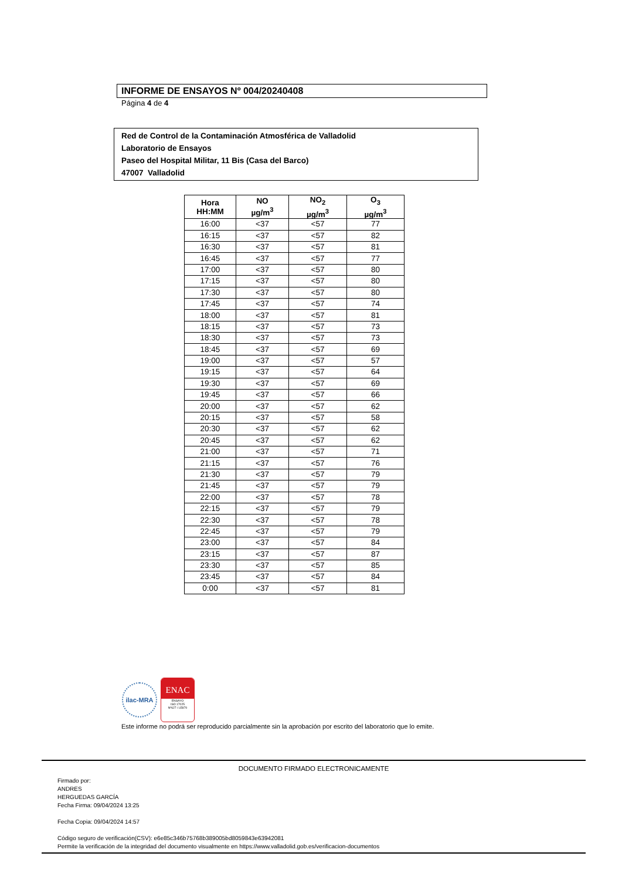INFORME DE ENSAYOS Nº 004/20240408
Página 4 de 4
Red de Control de la Contaminación Atmosférica de Valladolid
Laboratorio de Ensayos
Paseo del Hospital Militar, 11 Bis (Casa del Barco)
47007 Valladolid
| Hora HH:MM | NO µg/m<sup>3</sup> | NO<sub>2</sub> µg/m<sup>3</sup> | O<sub>3</sub> µg/m<sup>3</sup> |
| --- | --- | --- | --- |
| 16:00 | <37 | <57 | 77 |
| 16:15 | <37 | <57 | 82 |
| 16:30 | <37 | <57 | 81 |
| 16:45 | <37 | <57 | 77 |
| 17:00 | <37 | <57 | 80 |
| 17:15 | <37 | <57 | 80 |
| 17:30 | <37 | <57 | 80 |
| 17:45 | <37 | <57 | 74 |
| 18:00 | <37 | <57 | 81 |
| 18:15 | <37 | <57 | 73 |
| 18:30 | <37 | <57 | 73 |
| 18:45 | <37 | <57 | 69 |
| 19:00 | <37 | <57 | 57 |
| 19:15 | <37 | <57 | 64 |
| 19:30 | <37 | <57 | 69 |
| 19:45 | <37 | <57 | 66 |
| 20:00 | <37 | <57 | 62 |
| 20:15 | <37 | <57 | 58 |
| 20:30 | <37 | <57 | 62 |
| 20:45 | <37 | <57 | 62 |
| 21:00 | <37 | <57 | 71 |
| 21:15 | <37 | <57 | 76 |
| 21:30 | <37 | <57 | 79 |
| 21:45 | <37 | <57 | 79 |
| 22:00 | <37 | <57 | 78 |
| 22:15 | <37 | <57 | 79 |
| 22:30 | <37 | <57 | 78 |
| 22:45 | <37 | <57 | 79 |
| 23:00 | <37 | <57 | 84 |
| 23:15 | <37 | <57 | 87 |
| 23:30 | <37 | <57 | 85 |
| 23:45 | <37 | <57 | 84 |
| 0:00 | <37 | <57 | 81 |
ilac-MRA
ENAC
ENSAYO
ISO 17025
Nº627 / LE870
Este informe no podrá ser reproducido parcialmente sin la aprobación por escrito del laboratorio que lo emite.
DOCUMENTO FIRMADO ELECTRONICAMENTE
Firmado por:
ANDRES
HERGUEDAS GARCÍA
Fecha Firma: 09/04/2024 13:25
Fecha Copia: 09/04/2024 14:57
Código seguro de verificación(CSV): e6e85c346b75768b389005bd8059843e63942081
Permite la verificación de la integridad del documento visualmente en https://www.valladolid.gob.es/verificacion-documentos